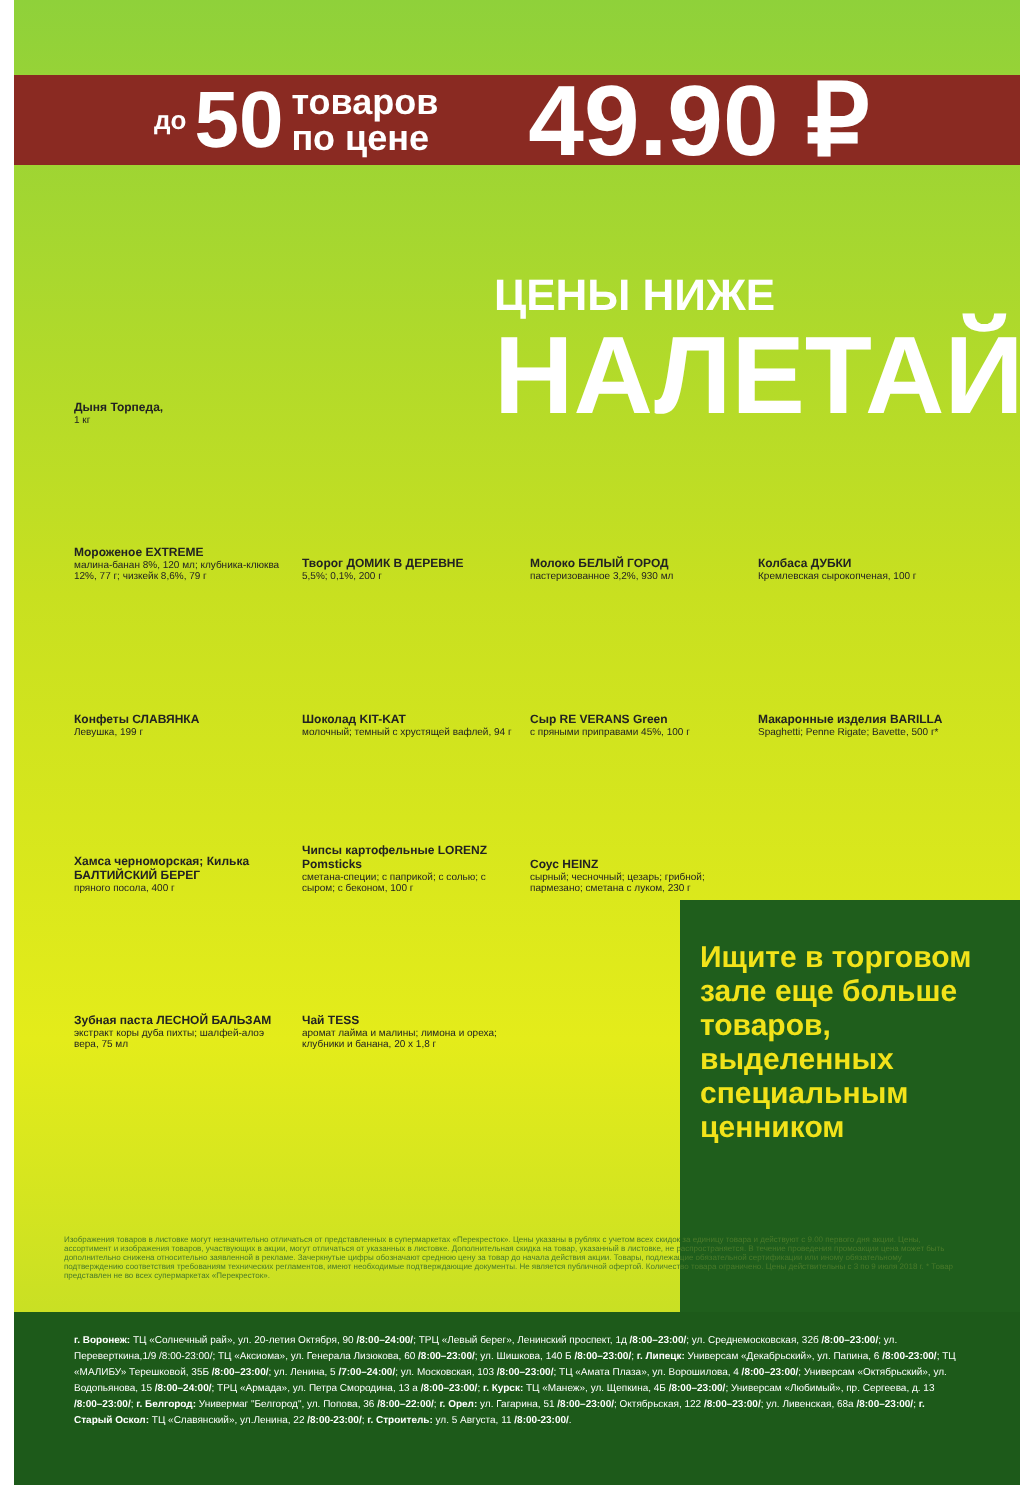до 50 товаров
по цене 49.90 ₽
ЦЕНЫ НИЖЕ
НАЛЕТАЙ
Дыня Торпеда,
1 кг
Мороженое EXTREME
малина-банан 8%, 120 мл; клубника-клюква 12%, 77 г; чизкейк 8,6%, 79 г
Творог ДОМИК В ДЕРЕВНЕ
5,5%; 0,1%, 200 г
Молоко БЕЛЫЙ ГОРОД
пастеризованное 3,2%, 930 мл
Колбаса ДУБКИ
Кремлевская сырокопченая, 100 г
Конфеты СЛАВЯНКА
Левушка, 199 г
Шоколад KIT-KAT
молочный; темный с хрустящей вафлей, 94 г
Сыр RE VERANS Green
с пряными приправами 45%, 100 г
Макаронные изделия BARILLA
Spaghetti; Penne Rigate; Bavette, 500 г*
Хамса черноморская; Килька БАЛТИЙСКИЙ БЕРЕГ
пряного посола, 400 г
Чипсы картофельные LORENZ Pomsticks
сметана-специи; с паприкой; с солью; с сыром; с беконом, 100 г
Соус HEINZ
сырный; чесночный; цезарь; грибной; пармезано; сметана с луком, 230 г
Зубная паста ЛЕСНОЙ БАЛЬЗАМ
экстракт коры дуба пихты; шалфей-алоэ вера, 75 мл
Чай TESS
аромат лайма и малины; лимона и ореха; клубники и банана, 20 x 1,8 г
Ищите в торговом зале еще больше товаров, выделенных специальным ценником
Изображения товаров в листовке могут незначительно отличаться от представленных в супермаркетах «Перекресток». Цены указаны в рублях с учетом всех скидок за единицу товара и действуют с 9.00 первого дня акции. Цены, ассортимент и изображения товаров, участвующих в акции, могут отличаться от указанных в листовке. Дополнительная скидка на товар, указанный в листовке, не распространяется. В течение проведения промоакции цена может быть дополнительно снижена относительно заявленной в рекламе. Зачеркнутые цифры обозначают среднюю цену за товар до начала действия акции. Товары, подлежащие обязательной сертификации или иному обязательному подтверждению соответствия требованиям технических регламентов, имеют необходимые подтверждающие документы. Не является публичной офертой. Количество товара ограничено. Цены действительны с 3 по 9 июля 2018 г. * Товар представлен не во всех супермаркетах «Перекресток».
г. Воронеж: ТЦ «Солнечный рай», ул. 20-летия Октября, 90 /8:00–24:00/; ТРЦ «Левый берег», Ленинский проспект, 1д /8:00–23:00/; ул. Среднемосковская, 32б /8:00–23:00/; ул. Переверткина,1/9 /8:00-23:00/; ТЦ «Аксиома», ул. Генерала Лизюкова, 60 /8:00–23:00/; ул. Шишкова, 140 Б /8:00–23:00/; г. Липецк: Универсам «Декабрьский», ул. Папина, 6 /8:00-23:00/; ТЦ «МАЛИБУ» Терешковой, 35Б /8:00–23:00/; ул. Ленина, 5 /7:00–24:00/; ул. Московская, 103 /8:00–23:00/; ТЦ «Амата Плаза», ул. Ворошилова, 4 /8:00–23:00/; Универсам «Октябрьский», ул. Водопьянова, 15 /8:00–24:00/; ТРЦ «Армада», ул. Петра Смородина, 13 а /8:00–23:00/; г. Курск: ТЦ «Манеж», ул. Щепкина, 4Б /8:00–23:00/; Универсам «Любимый», пр. Сергеева, д. 13 /8:00–23:00/; г. Белгород: Универмаг "Белгород", ул. Попова, 36 /8:00–22:00/; г. Орел: ул. Гагарина, 51 /8:00–23:00/; Октябрьская, 122 /8:00–23:00/; ул. Ливенская, 68а /8:00–23:00/; г. Старый Оскол: ТЦ «Славянский», ул.Ленина, 22 /8:00-23:00/; г. Строитель: ул. 5 Августа, 11 /8:00-23:00/.